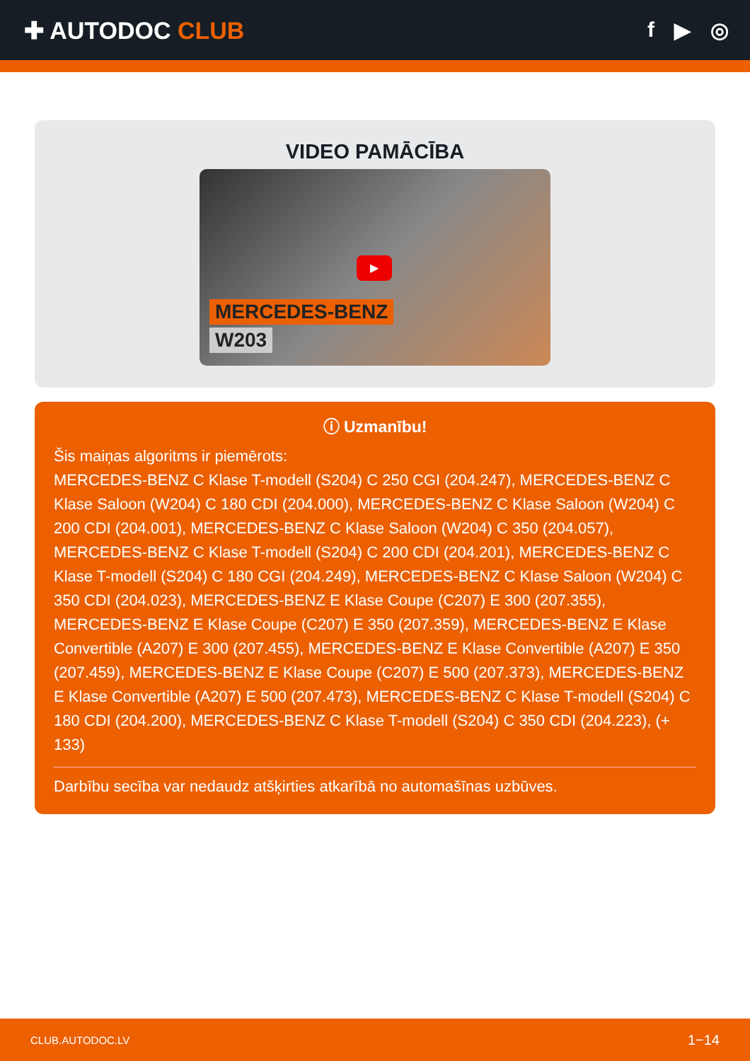✚ AUTODOC CLUB f ▶ ◎
VIDEO PAMĀCĪBA
▶
MERCEDES-BENZ
W203
ⓘ Uzmanību!
Šis maiņas algoritms ir piemērots:
MERCEDES-BENZ C Klase T-modell (S204) C 250 CGI (204.247), MERCEDES-BENZ C Klase Saloon (W204) C 180 CDI (204.000), MERCEDES-BENZ C Klase Saloon (W204) C 200 CDI (204.001), MERCEDES-BENZ C Klase Saloon (W204) C 350 (204.057), MERCEDES-BENZ C Klase T-modell (S204) C 200 CDI (204.201), MERCEDES-BENZ C Klase T-modell (S204) C 180 CGI (204.249), MERCEDES-BENZ C Klase Saloon (W204) C 350 CDI (204.023), MERCEDES-BENZ E Klase Coupe (C207) E 300 (207.355), MERCEDES-BENZ E Klase Coupe (C207) E 350 (207.359), MERCEDES-BENZ E Klase Convertible (A207) E 300 (207.455), MERCEDES-BENZ E Klase Convertible (A207) E 350 (207.459), MERCEDES-BENZ E Klase Coupe (C207) E 500 (207.373), MERCEDES-BENZ E Klase Convertible (A207) E 500 (207.473), MERCEDES-BENZ C Klase T-modell (S204) C 180 CDI (204.200), MERCEDES-BENZ C Klase T-modell (S204) C 350 CDI (204.223), (+ 133)
Darbību secība var nedaudz atšķirties atkarībā no automašīnas uzbūves.
CLUB.AUTODOC.LV 1−14